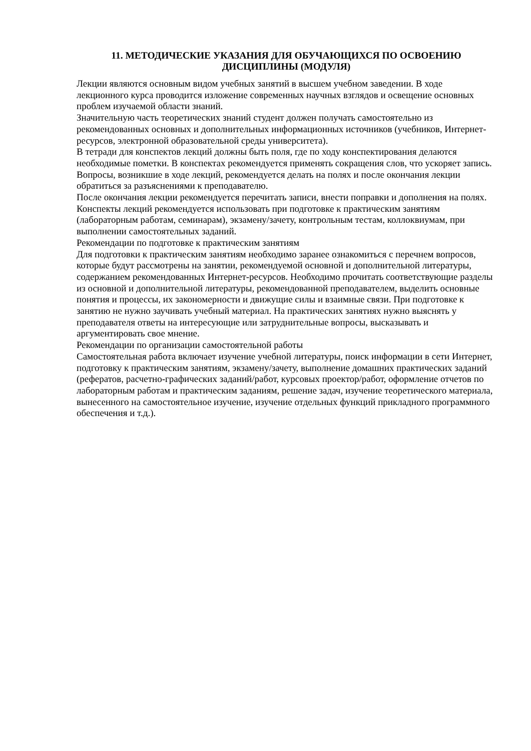11. МЕТОДИЧЕСКИЕ УКАЗАНИЯ ДЛЯ ОБУЧАЮЩИХСЯ ПО ОСВОЕНИЮ
ДИСЦИПЛИНЫ (МОДУЛЯ)
Лекции являются основным видом учебных занятий в высшем учебном заведении. В ходе лекционного курса проводится изложение современных научных взглядов и освещение основных проблем изучаемой области знаний.
Значительную часть теоретических знаний студент должен получать самостоятельно из рекомендованных основных и дополнительных информационных источников (учебников, Интернет-ресурсов, электронной образовательной среды университета).
В тетради для конспектов лекций должны быть поля, где по ходу конспектирования делаются необходимые пометки. В конспектах рекомендуется применять сокращения слов, что ускоряет запись. Вопросы, возникшие в ходе лекций, рекомендуется делать на полях и после окончания лекции обратиться за разъяснениями к преподавателю.
После окончания лекции рекомендуется перечитать записи, внести поправки и дополнения на полях. Конспекты лекций рекомендуется использовать при подготовке к практическим занятиям (лабораторным работам, семинарам), экзамену/зачету, контрольным тестам, коллоквиумам, при выполнении самостоятельных заданий.
Рекомендации по подготовке к практическим занятиям
Для подготовки к практическим занятиям необходимо заранее ознакомиться с перечнем вопросов, которые будут рассмотрены на занятии, рекомендуемой основной и дополнительной литературы, содержанием рекомендованных Интернет-ресурсов. Необходимо прочитать соответствующие разделы из основной и дополнительной литературы, рекомендованной преподавателем, выделить основные понятия и процессы, их закономерности и движущие силы и взаимные связи. При подготовке к занятию не нужно заучивать учебный материал. На практических занятиях нужно выяснять у преподавателя ответы на интересующие или затруднительные вопросы, высказывать и аргументировать свое мнение.
Рекомендации по организации самостоятельной работы
Самостоятельная работа включает изучение учебной литературы, поиск информации в сети Интернет, подготовку к практическим занятиям, экзамену/зачету, выполнение домашних практических заданий (рефератов, расчетно-графических заданий/работ, курсовых проектор/работ, оформление отчетов по лабораторным работам и практическим заданиям, решение задач, изучение теоретического материала, вынесенного на самостоятельное изучение, изучение отдельных функций прикладного программного обеспечения и т.д.).